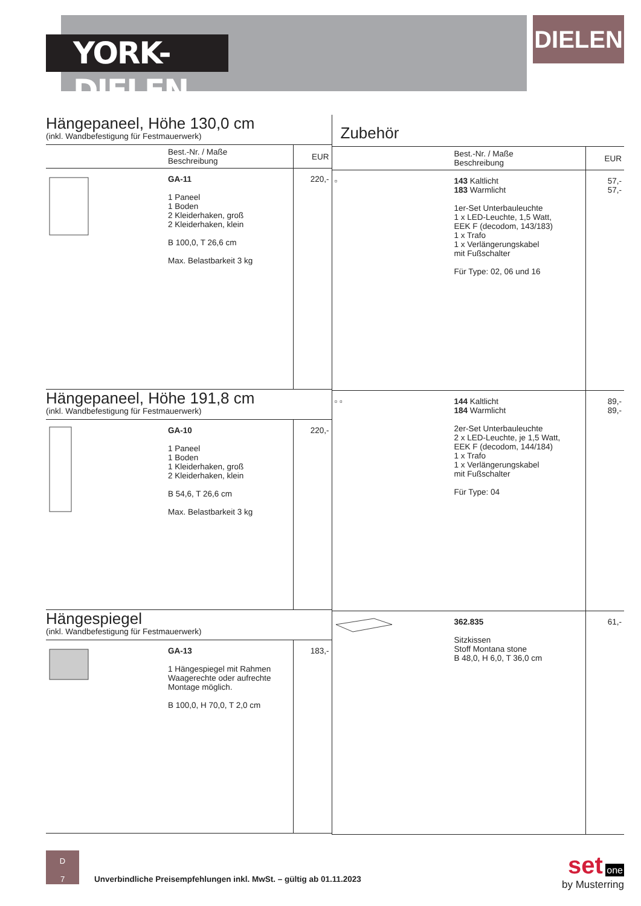YORK-DIELEN
DIELEN
Hängepaneel, Höhe 130,0 cm
(inkl. Wandbefestigung für Festmauerwerk)
| | Best.-Nr. / Maße Beschreibung | EUR |
| --- | --- | --- |
| | GA-11 1 Paneel 1 Boden 2 Kleiderhaken, groß 2 Kleiderhaken, klein B 100,0, T 26,6 cm Max. Belastbarkeit 3 kg | 220,- |
Hängepaneel, Höhe 191,8 cm
(inkl. Wandbefestigung für Festmauerwerk)
| | GA-10 1 Paneel 1 Boden 1 Kleiderhaken, groß 2 Kleiderhaken, klein B 54,6, T 26,6 cm Max. Belastbarkeit 3 kg | 220,- |
Hängespiegel
(inkl. Wandbefestigung für Festmauerwerk)
| | GA-13 1 Hängespiegel mit Rahmen Waagerechte oder aufrechte Montage möglich. B 100,0, H 70,0, T 2,0 cm | 183,- |
Zubehör
| | Best.-Nr. / Maße Beschreibung | EUR |
| --- | --- | --- |
| ▫ | 143 Kaltlicht 183 Warmlicht 1er-Set Unterbauleuchte 1 x LED-Leuchte, 1,5 Watt, EEK F (decodom, 143/183) 1 x Trafo 1 x Verlängerungskabel mit Fußschalter Für Type: 02, 06 und 16 | 57,- 57,- |
| ▫ ▫ | 144 Kaltlicht 184 Warmlicht 2er-Set Unterbauleuchte 2 x LED-Leuchte, je 1,5 Watt, EEK F (decodom, 144/184) 1 x Trafo 1 x Verlängerungskabel mit Fußschalter Für Type: 04 | 89,- 89,- |
| | 362.835 Sitzkissen Stoff Montana stone B 48,0, H 6,0, T 36,0 cm | 61,- |
D
7
Unverbindliche Preisempfehlungen inkl. MwSt. – gültig ab 01.11.2023
set one
by Musterring